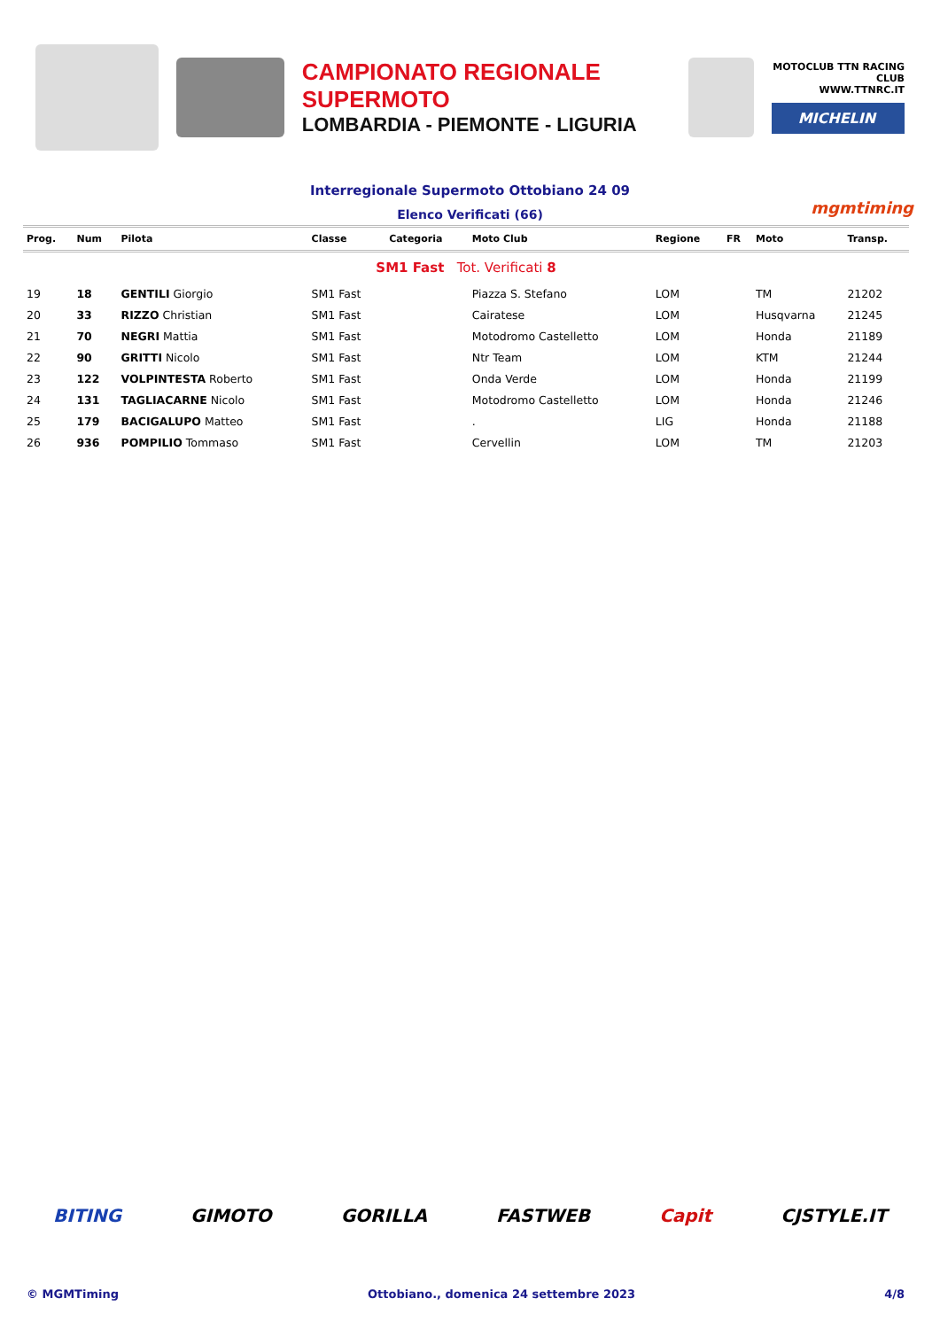CAMPIONATO REGIONALE SUPERMOTO
LOMBARDIA - PIEMONTE - LIGURIA
MOTOCLUB TTN RACING CLUB
WWW.TTNRC.IT
MICHELIN
Interregionale Supermoto Ottobiano 24 09
Elenco Verificati (66) mgmtiming
| Prog. | Num | Pilota | Classe | Categoria | Moto Club | Regione | FR | Moto | Transp. |
| --- | --- | --- | --- | --- | --- | --- | --- | --- | --- |
| SM1 Fast Tot. Verificati 8 | | | | | | | | | |
| 19 | 18 | GENTILI Giorgio | SM1 Fast | | Piazza S. Stefano | LOM | | TM | 21202 |
| 20 | 33 | RIZZO Christian | SM1 Fast | | Cairatese | LOM | | Husqvarna | 21245 |
| 21 | 70 | NEGRI Mattia | SM1 Fast | | Motodromo Castelletto | LOM | | Honda | 21189 |
| 22 | 90 | GRITTI Nicolo | SM1 Fast | | Ntr Team | LOM | | KTM | 21244 |
| 23 | 122 | VOLPINTESTA Roberto | SM1 Fast | | Onda Verde | LOM | | Honda | 21199 |
| 24 | 131 | TAGLIACARNE Nicolo | SM1 Fast | | Motodromo Castelletto | LOM | | Honda | 21246 |
| 25 | 179 | BACIGALUPO Matteo | SM1 Fast | | . | LIG | | Honda | 21188 |
| 26 | 936 | POMPILIO Tommaso | SM1 Fast | | Cervellin | LOM | | TM | 21203 |
BITING GIMOTO GORILLA FASTWEB Capit CJSTYLE.IT
© MGMTiming Ottobiano., domenica 24 settembre 2023 4/8